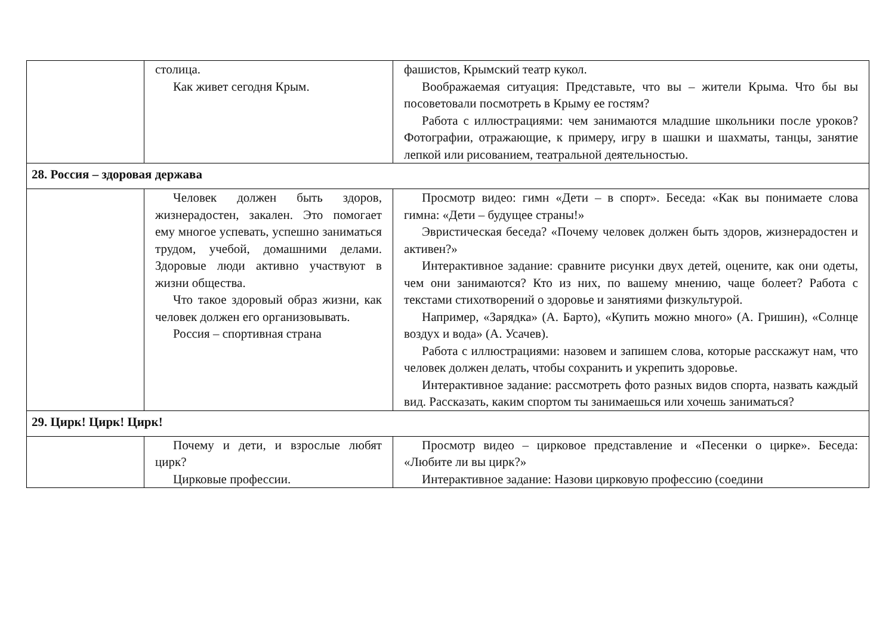| | столица. Как живет сегодня Крым. | фашистов, Крымский театр кукол. Воображаемая ситуация: Представьте, что вы – жители Крыма. Что бы вы посоветовали посмотреть в Крыму ее гостям? Работа с иллюстрациями: чем занимаются младшие школьники после уроков? Фотографии, отражающие, к примеру, игру в шашки и шахматы, танцы, занятие лепкой или рисованием, театральной деятельностью. |
| 28. Россия – здоровая держава | | |
| | Человек должен быть здоров, жизнерадостен, закален. Это помогает ему многое успевать, успешно заниматься трудом, учебой, домашними делами. Здоровые люди активно участвуют в жизни общества. Что такое здоровый образ жизни, как человек должен его организовывать. Россия – спортивная страна | Просмотр видео: гимн «Дети – в спорт». Беседа: «Как вы понимаете слова гимна: «Дети – будущее страны!» Эвристическая беседа? «Почему человек должен быть здоров, жизнерадостен и активен?» Интерактивное задание: сравните рисунки двух детей, оцените, как они одеты, чем они занимаются? Кто из них, по вашему мнению, чаще болеет? Работа с текстами стихотворений о здоровье и занятиями физкультурой. Например, «Зарядка» (А. Барто), «Купить можно много» (А. Гришин), «Солнце воздух и вода» (А. Усачев). Работа с иллюстрациями: назовем и запишем слова, которые расскажут нам, что человек должен делать, чтобы сохранить и укрепить здоровье. Интерактивное задание: рассмотреть фото разных видов спорта, назвать каждый вид. Рассказать, каким спортом ты занимаешься или хочешь заниматься? |
| 29. Цирк! Цирк! Цирк! | | |
| | Почему и дети, и взрослые любят цирк? Цирковые профессии. | Просмотр видео – цирковое представление и «Песенки о цирке». Беседа: «Любите ли вы цирк?» Интерактивное задание: Назови цирковую профессию (соедини |